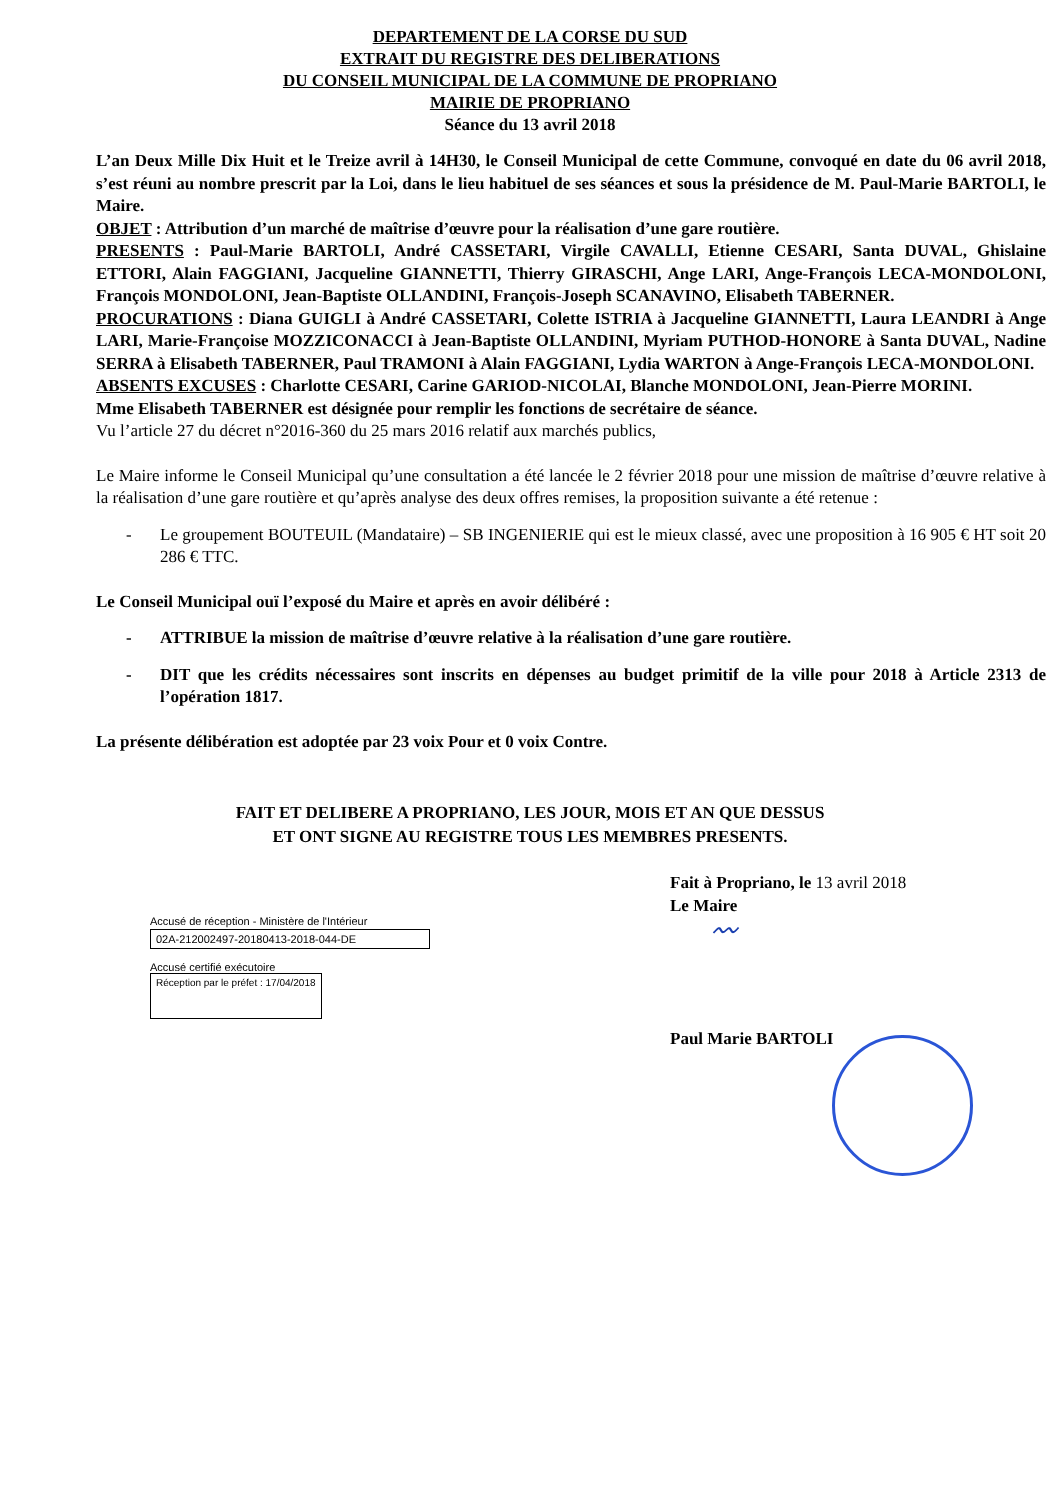DEPARTEMENT DE LA CORSE DU SUD
EXTRAIT DU REGISTRE DES DELIBERATIONS
DU CONSEIL MUNICIPAL DE LA COMMUNE DE PROPRIANO
MAIRIE DE PROPRIANO
Séance du 13 avril 2018
L’an Deux Mille Dix Huit et le Treize avril à 14H30, le Conseil Municipal de cette Commune, convoqué en date du 06 avril 2018, s’est réuni au nombre prescrit par la Loi, dans le lieu habituel de ses séances et sous la présidence de M. Paul-Marie BARTOLI, le Maire.
OBJET : Attribution d’un marché de maîtrise d’œuvre pour la réalisation d’une gare routière.
PRESENTS : Paul-Marie BARTOLI, André CASSETARI, Virgile CAVALLI, Etienne CESARI, Santa DUVAL, Ghislaine ETTORI, Alain FAGGIANI, Jacqueline GIANNETTI, Thierry GIRASCHI, Ange LARI, Ange-François LECA-MONDOLONI, François MONDOLONI, Jean-Baptiste OLLANDINI, François-Joseph SCANAVINO, Elisabeth TABERNER.
PROCURATIONS : Diana GUIGLI à André CASSETARI, Colette ISTRIA à Jacqueline GIANNETTI, Laura LEANDRI à Ange LARI, Marie-Françoise MOZZICONACCI à Jean-Baptiste OLLANDINI, Myriam PUTHOD-HONORE à Santa DUVAL, Nadine SERRA à Elisabeth TABERNER, Paul TRAMONI à Alain FAGGIANI, Lydia WARTON à Ange-François LECA-MONDOLONI.
ABSENTS EXCUSES : Charlotte CESARI, Carine GARIOD-NICOLAI, Blanche MONDOLONI, Jean-Pierre MORINI.
Mme Elisabeth TABERNER est désignée pour remplir les fonctions de secrétaire de séance.
Vu l’article 27 du décret n°2016-360 du 25 mars 2016 relatif aux marchés publics,
Le Maire informe le Conseil Municipal qu’une consultation a été lancée le 2 février 2018 pour une mission de maîtrise d’œuvre relative à la réalisation d’une gare routière et qu’après analyse des deux offres remises, la proposition suivante a été retenue :
- Le groupement BOUTEUIL (Mandataire) – SB INGENIERIE qui est le mieux classé, avec une proposition à 16 905 € HT soit 20 286 € TTC.
Le Conseil Municipal ouï l’exposé du Maire et après en avoir délibéré :
- ATTRIBUE la mission de maîtrise d’œuvre relative à la réalisation d’une gare routière.
- DIT que les crédits nécessaires sont inscrits en dépenses au budget primitif de la ville pour 2018 à Article 2313 de l’opération 1817.
La présente délibération est adoptée par 23 voix Pour et 0 voix Contre.
FAIT ET DELIBERE A PROPRIANO, LES JOUR, MOIS ET AN QUE DESSUS
ET ONT SIGNE AU REGISTRE TOUS LES MEMBRES PRESENTS.
Accusé de réception - Ministère de l'Intérieur
02A-212002497-20180413-2018-044-DE
Accusé certifié exécutoire
Réception par le préfet : 17/04/2018
Fait à Propriano, le 13 avril 2018
Le Maire
〰
Paul Marie BARTOLI